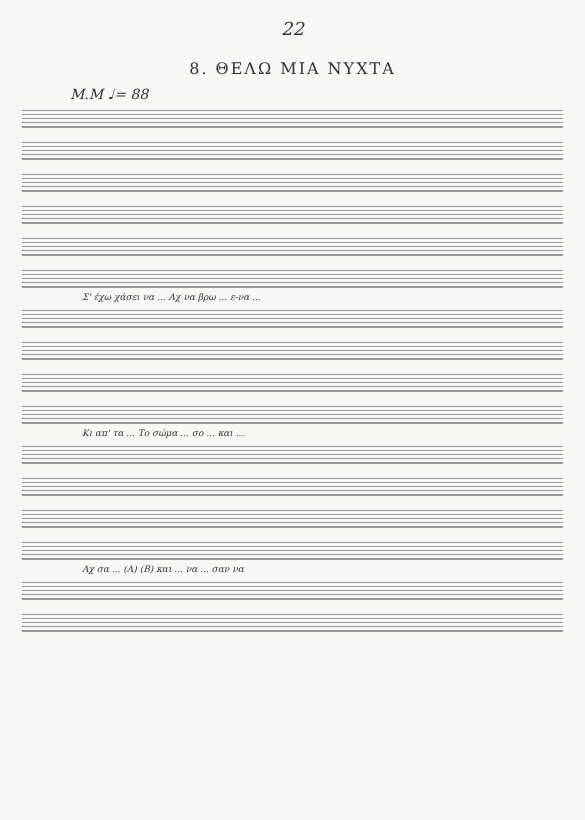22
8. ΘΕΛΩ ΜΙΑ ΝΥΧΤΑ
M.M ♩= 88
Σ' έχω χάσει να ... Αχ να βρω ... ε-να ...
Κι απ' τα ... Το σώμα ... σο ... και ...
Αχ σα ... (A) (B) και ... να ... σαν να